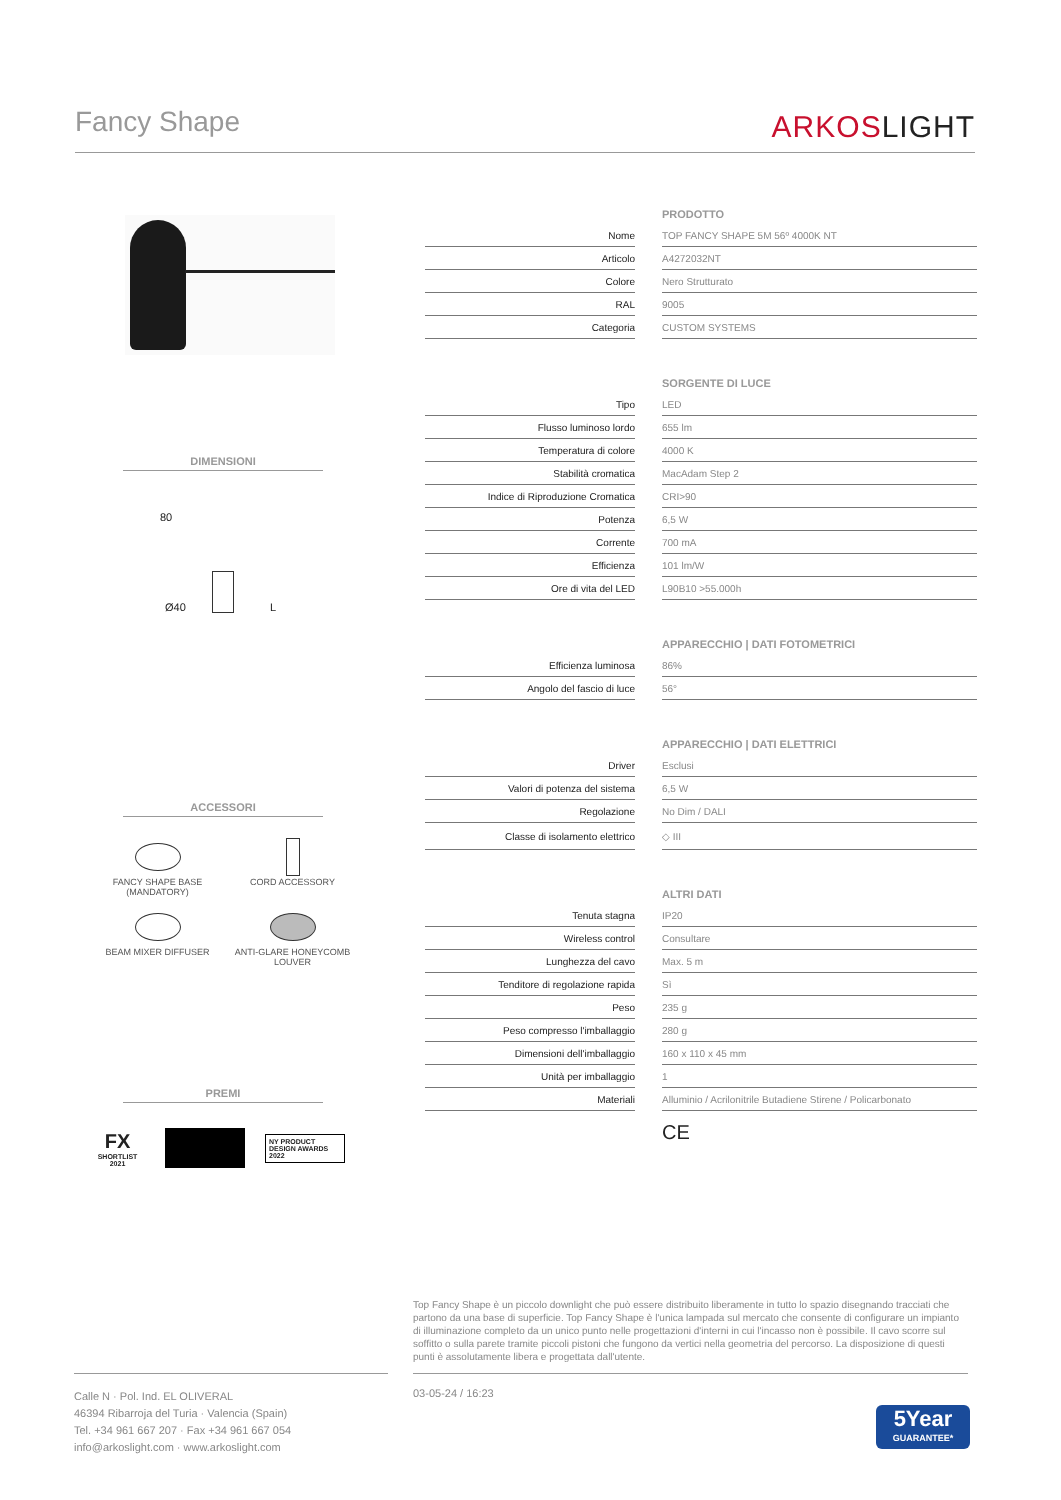Fancy Shape
ARKOSLIGHT
DIMENSIONI
Ø40 L
80
ACCESSORI
FANCY SHAPE BASE
(MANDATORY)
CORD ACCESSORY
BEAM MIXER DIFFUSER
ANTI-GLARE HONEYCOMB
LOUVER
PREMI
FX
SHORTLIST
2021
NY PRODUCT DESIGN AWARDS 2022
PRODOTTO
| Nome | | TOP FANCY SHAPE 5M 56º 4000K NT |
| Articolo | | A4272032NT |
| Colore | | Nero Strutturato |
| RAL | | 9005 |
| Categoria | | CUSTOM SYSTEMS |
SORGENTE DI LUCE
| Tipo | | LED |
| Flusso luminoso lordo | | 655 lm |
| Temperatura di colore | | 4000 K |
| Stabilità cromatica | | MacAdam Step 2 |
| Indice di Riproduzione Cromatica | | CRI>90 |
| Potenza | | 6,5 W |
| Corrente | | 700 mA |
| Efficienza | | 101 lm/W |
| Ore di vita del LED | | L90B10 >55.000h |
APPARECCHIO | DATI FOTOMETRICI
| Efficienza luminosa | | 86% |
| Angolo del fascio di luce | | 56° |
APPARECCHIO | DATI ELETTRICI
| Driver | | Esclusi |
| Valori di potenza del sistema | | 6,5 W |
| Regolazione | | No Dim / DALI |
| Classe di isolamento elettrico | | ◇ III |
ALTRI DATI
| Tenuta stagna | | IP20 |
| Wireless control | | Consultare |
| Lunghezza del cavo | | Max. 5 m |
| Tenditore di regolazione rapida | | Sì |
| Peso | | 235 g |
| Peso compresso l'imballaggio | | 280 g |
| Dimensioni dell'imballaggio | | 160 x 110 x 45 mm |
| Unità per imballaggio | | 1 |
| Materiali | | Alluminio / Acrilonitrile Butadiene Stirene / Policarbonato |
CE
Top Fancy Shape è un piccolo downlight che può essere distribuito liberamente in tutto lo spazio disegnando tracciati che partono da una base di superficie. Top Fancy Shape è l'unica lampada sul mercato che consente di configurare un impianto di illuminazione completo da un unico punto nelle progettazioni d'interni in cui l'incasso non è possibile. Il cavo scorre sul soffitto o sulla parete tramite piccoli pistoni che fungono da vertici nella geometria del percorso. La disposizione di questi punti è assolutamente libera e progettata dall'utente.
Calle N · Pol. Ind. EL OLIVERAL
46394 Ribarroja del Turia · Valencia (Spain)
Tel. +34 961 667 207 · Fax +34 961 667 054
info@arkoslight.com · www.arkoslight.com
03-05-24 / 16:23
5Year
GUARANTEE*